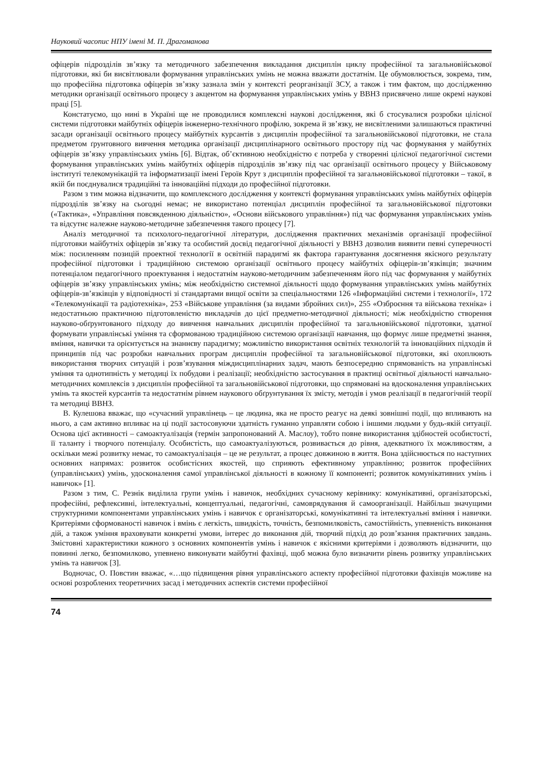Науковий часопис НПУ імені М. П. Драгоманова
офіцерів підрозділів зв’язку та методичного забезпечення викладання дисциплін циклу професійної та загальновійськової підготовки, які би висвітлювали формування управлінських умінь не можна вважати достатнім. Це обумовлюється, зокрема, тим, що професійна підготовка офіцерів зв’язку зазнала змін у контексті реорганізації ЗСУ, а також і тим фактом, що дослідженню методики організації освітнього процесу з акцентом на формування управлінських умінь у ВВНЗ присвячено лише окремі наукові праці [5].
Констатуємо, що нині в Україні ще не проводилися комплексні наукові дослідження, які б стосувалися розробки цілісної системи підготовки майбутніх офіцерів інженерно-технічного профілю, зокрема й зв’язку, не висвітленими залишаються практичні засади організації освітнього процесу майбутніх курсантів з дисциплін професійної та загальновійськової підготовки, не стала предметом ґрунтовного вивчення методика організації дисциплінарного освітнього простору під час формування у майбутніх офіцерів зв’язку управлінських умінь [6]. Відтак, об’єктивною необхідністю є потреба у створенні цілісної педагогічної системи формування управлінських умінь майбутніх офіцерів підрозділів зв’язку під час організації освітнього процесу у Військовому інституті телекомунікацій та інформатизації імені Героїв Крут з дисциплін професійної та загальновійськової підготовки – такої, в якій би поєднувалися традиційні та інноваційні підходи до професійної підготовки.
Разом з тим можна відзначити, що комплексного дослідження у контексті формування управлінських умінь майбутніх офіцерів підрозділів зв’язку на сьогодні немає; не використано потенціал дисциплін професійної та загальновійськової підготовки («Тактика», «Управління повсякденною діяльністю», «Основи військового управління») під час формування управлінських умінь та відсутнє належне науково-методичне забезпечення такого процесу [7].
Аналіз методичної та психолого-педагогічної літератури, дослідження практичних механізмів організації професійної підготовки майбутніх офіцерів зв’язку та особистий досвід педагогічної діяльності у ВВНЗ дозволив виявити певні суперечності між: посиленням позицій проектної технології в освітній парадигмі як фактора гарантування досягнення якісного результату професійної підготовки і традиційною системою організації освітнього процесу майбутніх офіцерів-зв’язківців; значним потенціалом педагогічного проектування і недостатнім науково-методичним забезпеченням його під час формування у майбутніх офіцерів зв’язку управлінських умінь; між необхідністю системної діяльності щодо формування управлінських умінь майбутніх офіцерів-зв’язківців у відповідності зі стандартами вищої освіти за спеціальностями 126 «Інформаційні системи і технології», 172 «Телекомунікації та радіотехніка», 253 «Військове управління (за видами збройних сил)», 255 «Озброєння та військова техніка» і недостатньою практичною підготовленістю викладачів до цієї предметно-методичної діяльності; між необхідністю створення науково-обґрунтованого підходу до вивчення навчальних дисциплін професійної та загальновійськової підготовки, здатної формувати управлінські уміння та сформованою традиційною системою організації навчання, що формує лише предметні знання, вміння, навички та орієнтується на знаннєву парадигму; можливістю використання освітніх технологій та інноваційних підходів й принципів під час розробки навчальних програм дисциплін професійної та загальновійськової підготовки, які охоплюють використання творчих ситуацій і розв’язування міждисциплінарних задач, мають безпосередню спрямованість на управлінські уміння та однотипність у методиці їх побудови і реалізації; необхідністю застосування в практиці освітньої діяльності навчально-методичних комплексів з дисциплін професійної та загальновійськової підготовки, що спрямовані на вдосконалення управлінських умінь та якостей курсантів та недостатнім рівнем наукового обґрунтування їх змісту, методів і умов реалізації в педагогічній теорії та методиці ВВНЗ.
В. Кулешова вважає, що «сучасний управлінець – це людина, яка не просто реагує на деякі зовнішні події, що впливають на нього, а сам активно впливає на ці події застосовуючи здатність гуманно управляти собою і іншими людьми у будь-якій ситуації. Основа цієї активності – самоактуалізація (термін запропонований А. Маслоу), тобто повне використання здібностей особистості, її таланту і творчого потенціалу. Особистість, що самоактуалізуються, розвивається до рівня, адекватного їх можливостям, а оскільки межі розвитку немає, то самоактуалізація – це не результат, а процес довжиною в життя. Вона здійснюється по наступних основних напрямах: розвиток особистісних якостей, що сприяють ефективному управлінню; розвиток професійних (управлінських) умінь, удосконалення самої управлінської діяльності в кожному її компоненті; розвиток комунікативних умінь і навичок» [1].
Разом з тим, С. Резнік виділила групи умінь і навичок, необхідних сучасному керівнику: комунікативні, організаторські, професійні, рефлексивні, інтелектуальні, концептуальні, педагогічні, самоврядування й самоорганізації. Найбільш значущими структурними компонентами управлінських умінь і навичок є організаторські, комунікативні та інтелектуальні вміння і навички. Критеріями сформованості навичок і вмінь є легкість, швидкість, точність, безпомилковість, самостійність, упевненість виконання дій, а також уміння враховувати конкретні умови, інтерес до виконання дій, творчий підхід до розв’язання практичних завдань. Змістовні характеристики кожного з основних компонентів умінь і навичок є якісними критеріями і дозволяють відзначити, що повинні легко, безпомилково, упевнено виконувати майбутні фахівці, щоб можна було визначити рівень розвитку управлінських умінь та навичок [3].
Водночас, О. Повстин вважає, «…що підвищення рівня управлінського аспекту професійної підготовки фахівців можливе на основі розроблених теоретичних засад і методичних аспектів системи професійної
74